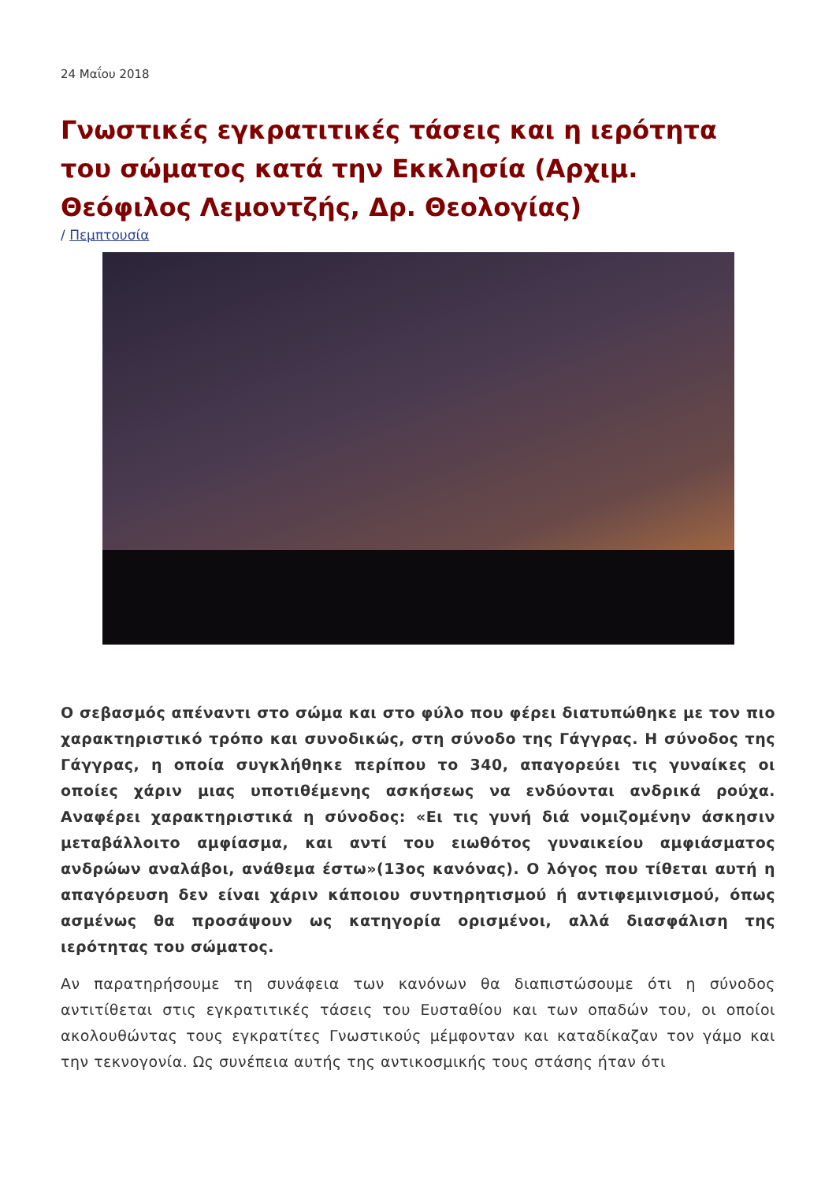24 Μαΐου 2018
Γνωστικές εγκρατιτικές τάσεις και η ιερότητα του σώματος κατά την Εκκλησία (Αρχιμ. Θεόφιλος Λεμοντζής, Δρ. Θεολογίας)
/ Πεμπτουσία
Ο σεβασμός απέναντι στο σώμα και στο φύλο που φέρει διατυπώθηκε με τον πιο χαρακτηριστικό τρόπο και συνοδικώς, στη σύνοδο της Γάγγρας. Η σύνοδος της Γάγγρας, η οποία συγκλήθηκε περίπου το 340, απαγορεύει τις γυναίκες οι οποίες χάριν μιας υποτιθέμενης ασκήσεως να ενδύονται ανδρικά ρούχα. Αναφέρει χαρακτηριστικά η σύνοδος: «Ει τις γυνή διά νομιζομένην άσκησιν μεταβάλλοιτο αμφίασμα, και αντί του ειωθότος γυναικείου αμφιάσματος ανδρώων αναλάβοι, ανάθεμα έστω»(13ος κανόνας). Ο λόγος που τίθεται αυτή η απαγόρευση δεν είναι χάριν κάποιου συντηρητισμού ή αντιφεμινισμού, όπως ασμένως θα προσάψουν ως κατηγορία ορισμένοι, αλλά διασφάλιση της ιερότητας του σώματος.
Αν παρατηρήσουμε τη συνάφεια των κανόνων θα διαπιστώσουμε ότι η σύνοδος αντιτίθεται στις εγκρατιτικές τάσεις του Ευσταθίου και των οπαδών του, οι οποίοι ακολουθώντας τους εγκρατίτες Γνωστικούς μέμφονταν και καταδίκαζαν τον γάμο και την τεκνογονία. Ως συνέπεια αυτής της αντικοσμικής τους στάσης ήταν ότι